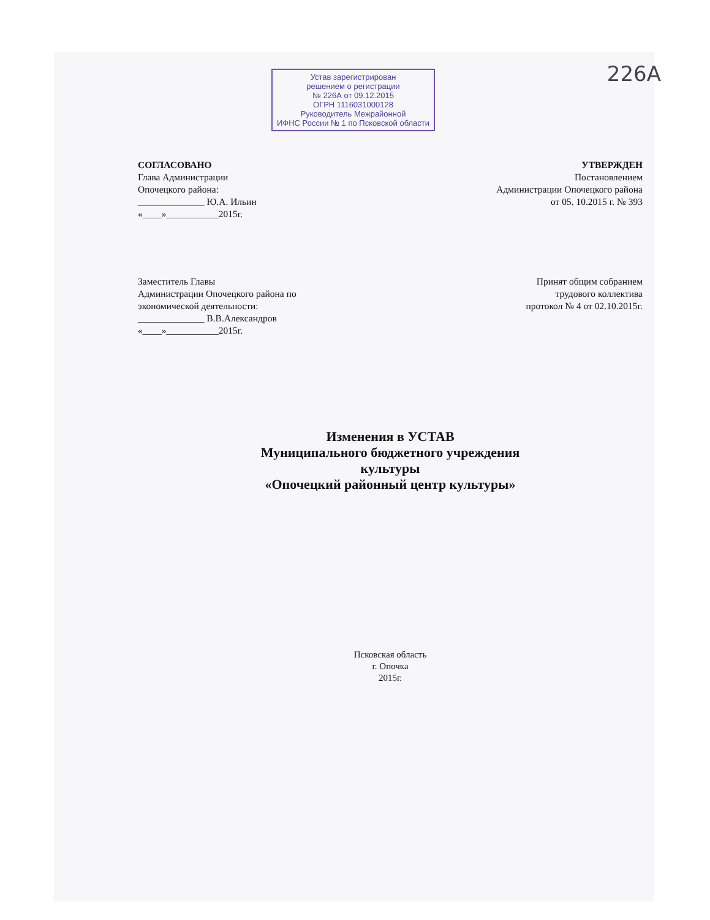226А
Устав зарегистрирован
решением о регистрации
№ 226А от 09.12.2015
ОГРН 1116031000128
Руководитель Межрайонной
ИФНС России № 1 по Псковской области
СОГЛАСОВАНО
Глава Администрации
Опочецкого района:
______________ Ю.А. Ильин
«____»___________2015г.
УТВЕРЖДЕН
Постановлением
Администрации Опочецкого района
от 05. 10.2015 г. № 393
Заместитель Главы
Администрации Опочецкого района по
экономической деятельности:
______________ В.В.Александров
«____»___________2015г.
Принят общим собранием
трудового коллектива
протокол № 4 от 02.10.2015г.
Изменения в УСТАВ
Муниципального бюджетного учреждения
культуры
«Опочецкий районный центр культуры»
Псковская область
г. Опочка
2015г.